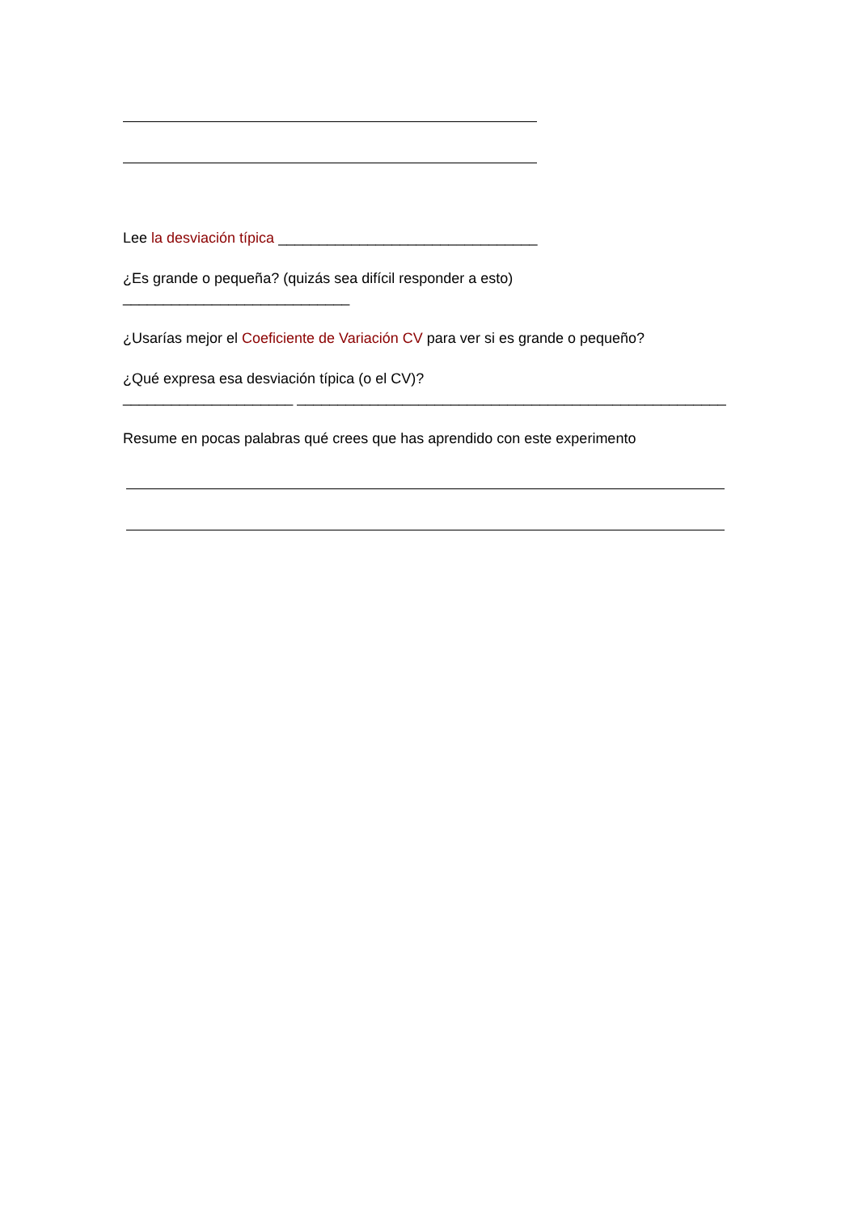Lee la desviación típica ________________________________
¿Es grande o pequeña? (quizás sea difícil responder a esto)
____________________________
¿Usarías mejor el Coeficiente de Variación CV para ver si es grande o pequeño?
¿Qué expresa esa desviación típica (o el CV)?
_____________________ _____________________________________________________
Resume en pocas palabras qué crees que has aprendido con este experimento